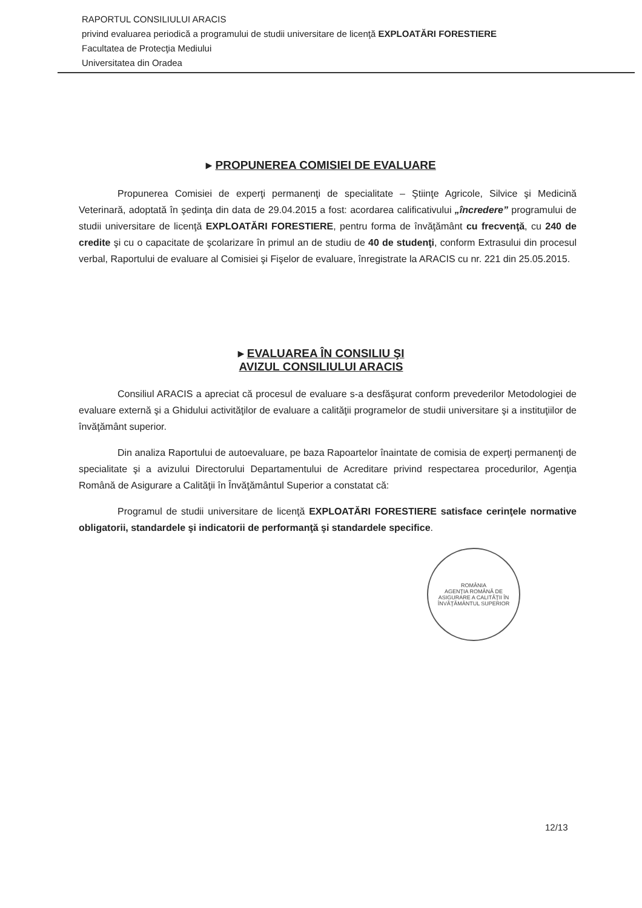RAPORTUL CONSILIULUI ARACIS
privind evaluarea periodică a programului de studii universitare de licenţă EXPLOATĂRI FORESTIERE
Facultatea de Protecţia Mediului
Universitatea din Oradea
▸ PROPUNEREA COMISIEI DE EVALUARE
Propunerea Comisiei de experţi permanenţi de specialitate – Ştiinţe Agricole, Silvice şi Medicină Veterinară, adoptată în şedinţa din data de 29.04.2015 a fost: acordarea calificativului „încredere” programului de studii universitare de licenţă EXPLOATĂRI FORESTIERE, pentru forma de învăţământ cu frecvenţă, cu 240 de credite şi cu o capacitate de şcolarizare în primul an de studiu de 40 de studenţi, conform Extrasului din procesul verbal, Raportului de evaluare al Comisiei şi Fişelor de evaluare, înregistrate la ARACIS cu nr. 221 din 25.05.2015.
▸ EVALUAREA ÎN CONSILIU ŞI
AVIZUL CONSILIULUI ARACIS
Consiliul ARACIS a apreciat că procesul de evaluare s-a desfăşurat conform prevederilor Metodologiei de evaluare externă şi a Ghidului activităţilor de evaluare a calităţii programelor de studii universitare şi a instituţiilor de învăţământ superior.
Din analiza Raportului de autoevaluare, pe baza Rapoartelor înaintate de comisia de experţi permanenţi de specialitate şi a avizului Directorului Departamentului de Acreditare privind respectarea procedurilor, Agenţia Română de Asigurare a Calităţii în Învăţământul Superior a constatat că:
Programul de studii universitare de licenţă EXPLOATĂRI FORESTIERE satisface cerinţele normative obligatorii, standardele şi indicatorii de performanţă şi standardele specifice.
ROMÂNIA
AGENŢIA ROMÂNĂ DE ASIGURARE A CALITĂŢII ÎN ÎNVĂŢĂMÂNTUL SUPERIOR
12/13